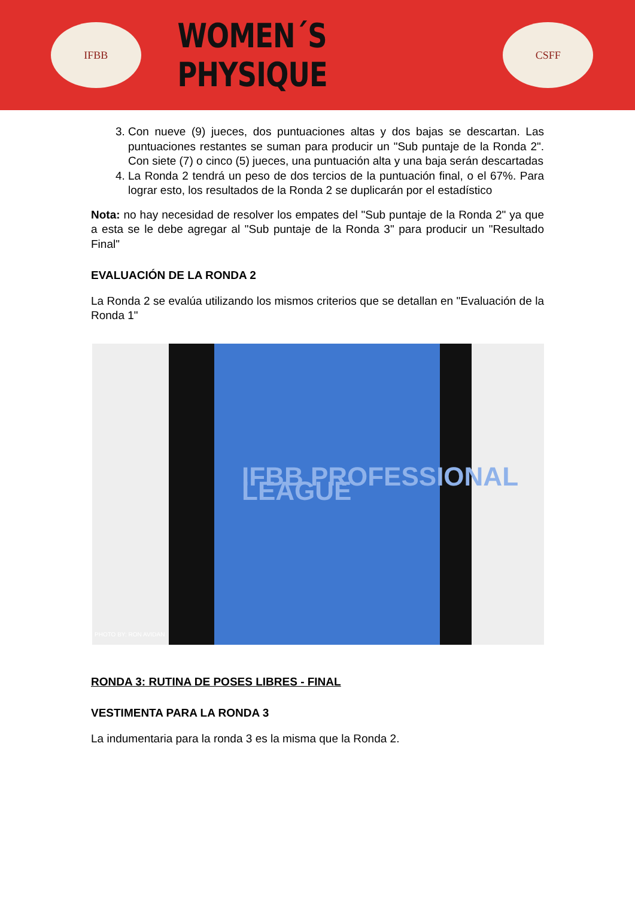IFBB
WOMEN´S PHYSIQUE
CSFF
3. Con nueve (9) jueces, dos puntuaciones altas y dos bajas se descartan. Las puntuaciones restantes se suman para producir un "Sub puntaje de la Ronda 2". Con siete (7) o cinco (5) jueces, una puntuación alta y una baja serán descartadas
4. La Ronda 2 tendrá un peso de dos tercios de la puntuación final, o el 67%. Para lograr esto, los resultados de la Ronda 2 se duplicarán por el estadístico
Nota: no hay necesidad de resolver los empates del "Sub puntaje de la Ronda 2" ya que a esta se le debe agregar al "Sub puntaje de la Ronda 3" para producir un "Resultado Final"
EVALUACIÓN DE LA RONDA 2
La Ronda 2 se evalúa utilizando los mismos criterios que se detallan en "Evaluación de la Ronda 1"
IFBB PROFESSIONAL LEAGUE
PHOTO BY: RON AVIDAN
RONDA 3: RUTINA DE POSES LIBRES - FINAL
VESTIMENTA PARA LA RONDA 3
La indumentaria para la ronda 3 es la misma que la Ronda 2.